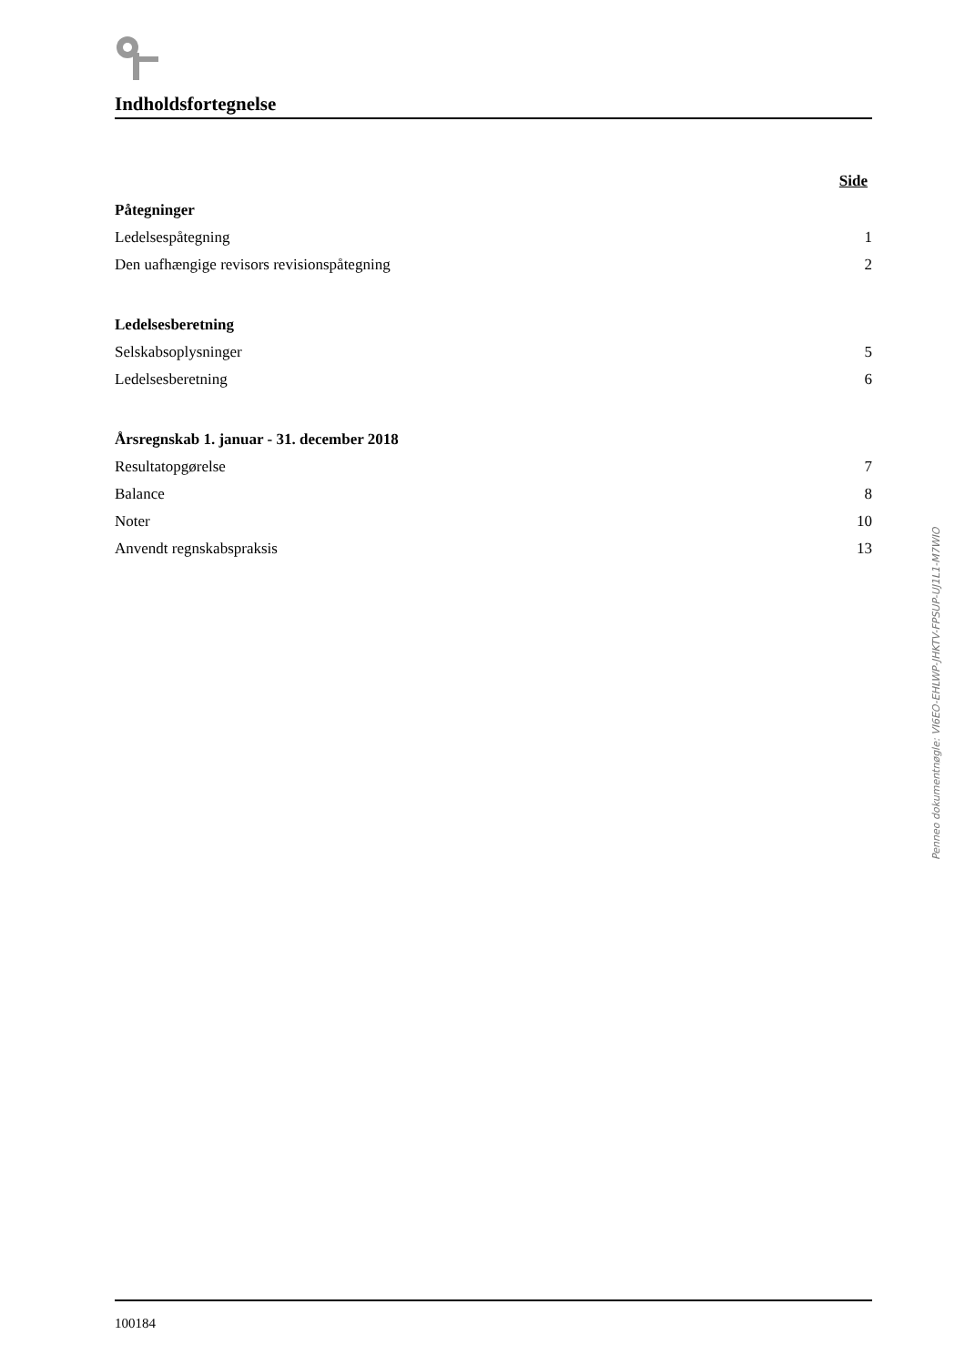Indholdsfortegnelse
Side
Påtegninger
Ledelsespåtegning 1
Den uafhængige revisors revisionspåtegning 2
Ledelsesberetning
Selskabsoplysninger 5
Ledelsesberetning 6
Årsregnskab 1. januar - 31. december 2018
Resultatopgørelse 7
Balance 8
Noter 10
Anvendt regnskabspraksis 13
100184
Penneo dokumentnøgle: VI6EO-EHLWP-JHKTV-FPSUP-UJ1L1-M7WIO